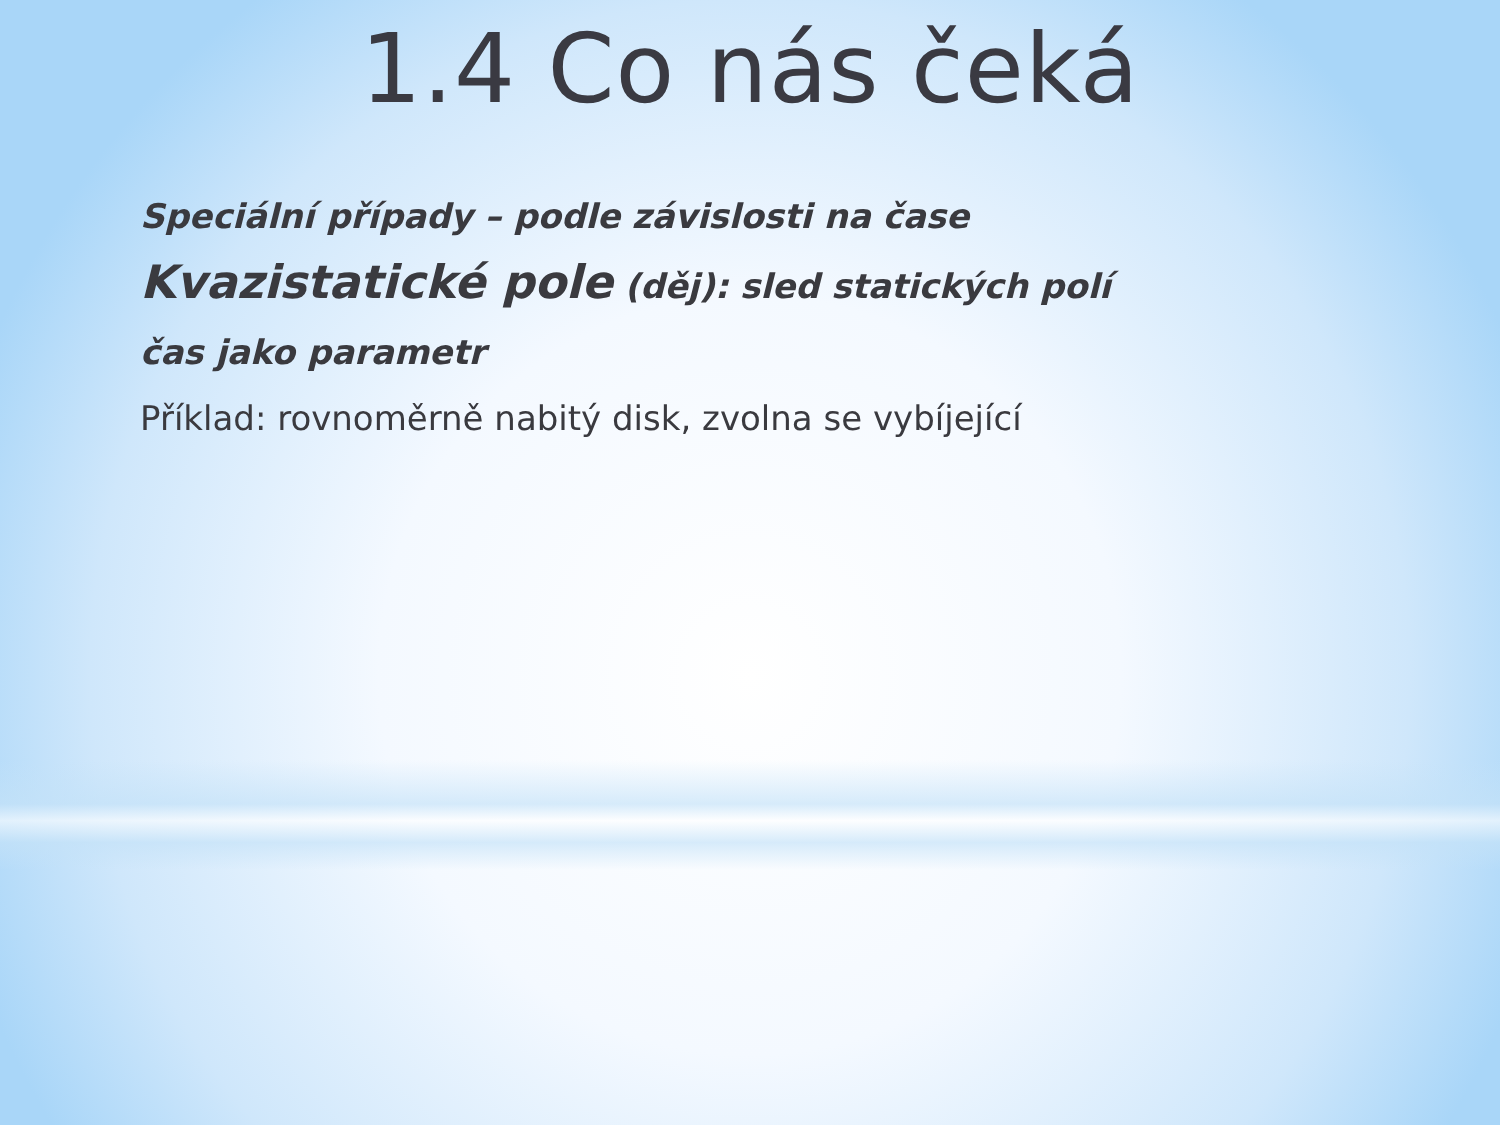1.4 Co nás čeká
Speciální případy – podle závislosti na čase
Kvazistatické pole (děj): sled statických polí
čas jako parametr
Příklad: rovnoměrně nabitý disk, zvolna se vybíjející